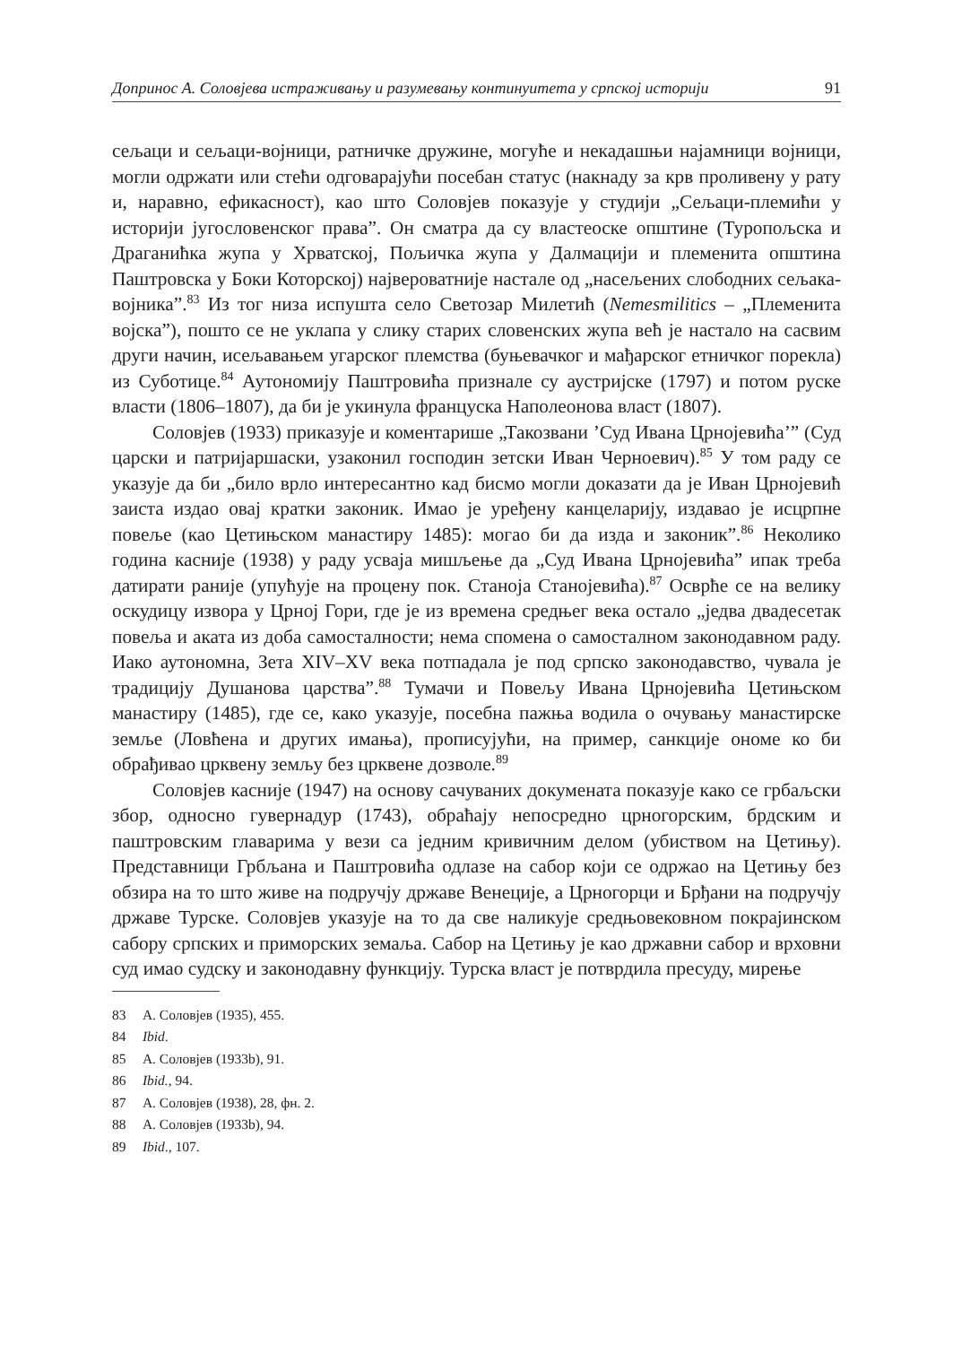Допринос А. Соловјева истраживању и разумевању континуитета у српској историји 91
сељаци и сељаци-војници, ратничке дружине, могуће и некадашњи најамници војници, могли одржати или стећи одговарајући посебан статус (накнаду за крв проливену у рату и, наравно, ефикасност), као што Соловјев показује у студији „Сељаци-племићи у историји југословенског права”. Он сматра да су властеоске општине (Туропољска и Драганићка жупа у Хрватској, Пољичка жупа у Далмацији и племенита општина Паштровска у Боки Которској) највероватније настале од „насељених слободних сељака-војника”.<sup>83</sup> Из тог низа испушта село Светозар Милетић (Nemesmilitics – „Племенита војска”), пошто се не уклапа у слику старих словенских жупа већ је настало на сасвим други начин, исељавањем угарског племства (буњевачког и мађарског етничког порекла) из Суботице.<sup>84</sup> Аутономију Паштровића признале су аустријске (1797) и потом руске власти (1806–1807), да би је укинула француска Наполеонова власт (1807).
Соловјев (1933) приказује и коментарише „Такозвани ’Суд Ивана Црнојевића’” (Суд царски и патријаршаски, узаконил господин зетски Иван Черноевич).<sup>85</sup> У том раду се указује да би „било врло интересантно кад бисмо могли доказати да је Иван Црнојевић заиста издао овај кратки законик. Имао је уређену канцеларију, издавао је исцрпне повеље (као Цетињском манастиру 1485): могао би да изда и законик”.<sup>86</sup> Неколико година касније (1938) у раду усваја мишљење да „Суд Ивана Црнојевића” ипак треба датирати раније (упућује на процену пок. Станоја Станојевића).<sup>87</sup> Осврће се на велику оскудицу извора у Црној Гори, где је из времена средњег века остало „једва двадесетак повеља и аката из доба самосталности; нема спомена о самосталном законодавном раду. Иако аутономна, Зета XIV–XV века потпадала је под српско законодавство, чувала је традицију Душанова царства”.<sup>88</sup> Тумачи и Повељу Ивана Црнојевића Цетињском манастиру (1485), где се, како указује, посебна пажња водила о очувању манастирске земље (Ловћена и других имања), прописујући, на пример, санкције ономе ко би обрађивао црквену земљу без црквене дозволе.<sup>89</sup>
Соловјев касније (1947) на основу сачуваних докумената показује како се грбаљски збор, односно гувернадур (1743), обраћају непосредно црногорским, брдским и паштровским главарима у вези са једним кривичним делом (убиством на Цетињу). Представници Грбљана и Паштровића одлазе на сабор који се одржао на Цетињу без обзира на то што живе на подручју државе Венеције, а Црногорци и Брђани на подручју државе Турске. Соловјев указује на то да све наликује средњовековном покрајинском сабору српских и приморских земаља. Сабор на Цетињу је као државни сабор и врховни суд имао судску и законодавну функцију. Турска власт је потврдила пресуду, мирење
83 А. Соловјев (1935), 455.
84 Ibid.
85 А. Соловјев (1933b), 91.
86 Ibid., 94.
87 А. Соловјев (1938), 28, фн. 2.
88 А. Соловјев (1933b), 94.
89 Ibid., 107.